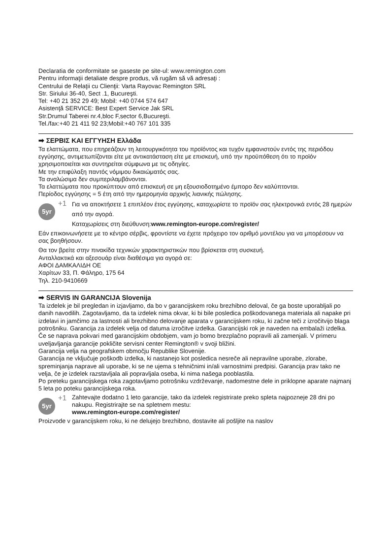Declaratia de conformitate se gaseste pe site-ul: www.remington.com
Pentru informaţii detaliate despre produs, vă rugăm să vă adresaţi :
Centrului de Relaţii cu Clienţii: Varta Rayovac Remington SRL
Str. Siriului 36-40, Sect .1, Bucureşti.
Tel: +40 21 352 29 49; Mobil: +40 0744 574 647
Asistenţă SERVICE: Best Expert Service Jak SRL
Str.Drumul Taberei nr.4,bloc F,sector 6,Bucureşti.
Tel./fax:+40 21 411 92 23;Mobil:+40 767 101 335
➡ ΣΕΡΒΙΣ ΚΑΙ ΕΓΓΥΗΣΗ Ελλάδα
Τα ελαττώματα, που επηρεάζουν τη λειτουργικότητα του προϊόντος και τυχόν εμφανιστούν εντός της περιόδου εγγύησης, αντιμετωπίζονται είτε με αντικατάσταση είτε με επισκευή, υπό την προϋπόθεση ότι το προϊόν χρησιμοποιείται και συντηρείται σύμφωνα με τις οδηγίες.
Με την επιφύλαξη παντός νόμιμου δικαιώματός σας.
Τα αναλώσιμα δεν συμπεριλαμβάνονται.
Τα ελαττώματα που προκύπτουν από επισκευή σε μη εξουσιοδοτημένο έμπορο δεν καλύπτονται.
Περίοδος εγγύησης = 5 έτη από την ημερομηνία αρχικής λιανικής πώλησης.
5yr
+1
Για να αποκτήσετε 1 επιπλέον έτος εγγύησης, καταχωρίστε το προϊόν σας ηλεκτρονικά εντός 28 ημερών από την αγορά.
Καταχωρίσεις στη διεύθυνση:www.remington-europe.com/register/
Εάν επικοινωνήσετε με το κέντρο σέρβις, φροντίστε να έχετε πρόχειρο τον αριθμό μοντέλου για να μπορέσουν να σας βοηθήσουν.
Θα τον βρείτε στην πινακίδα τεχνικών χαρακτηριστικών που βρίσκεται στη συσκευή.
Ανταλλακτικά και αξεσουάρ είναι διαθέσιμα για αγορά σε:
ΑΦΟΙ ΔΑΜΚΑΛΙΔΗ ΟΕ
Χαρίτων 33, Π. Φάληρο, 175 64
Τηλ. 210-9410669
➡ SERVIS IN GARANCIJA Slovenija
Ta izdelek je bil pregledan in izjavljamo, da bo v garancijskem roku brezhibno deloval, če ga boste uporabljali po danih navodilih. Zagotavljamo, da ta izdelek nima okvar, ki bi bile posledica poškodovanega materiala ali napake pri izdelavi in jamčimo za lastnosti ali brezhibno delovanje aparata v garancijskem roku, ki začne teči z izročitvijo blaga potrošniku. Garancija za izdelek velja od datuma izročitve izdelka. Garancijski rok je naveden na embalaži izdelka. Če se naprava pokvari med garancijskim obdobjem, vam jo bomo brezplačno popravili ali zamenjali. V primeru uveljavljanja garancije pokličite servisni center Remington® v svoji bližini.
Garancija velja na geografskem območju Republike Slovenije.
Garancija ne vključuje poškodb izdelka, ki nastanejo kot posledica nesreče ali nepravilne uporabe, zlorabe, spreminjanja naprave ali uporabe, ki se ne ujema s tehničnimi in/ali varnostnimi predpisi. Garancija prav tako ne velja, če je izdelek razstavljala ali popravljala oseba, ki nima našega pooblastila.
Po preteku garancijskega roka zagotavljamo potrošniku vzdrževanje, nadomestne dele in priklopne aparate najmanj 5 leta po poteku garancijskega roka.
5yr
+1
Zahtevajte dodatno 1 leto garancije, tako da izdelek registrirate preko spleta najpozneje 28 dni po nakupu. Registrirajte se na spletnem mestu:
www.remington-europe.com/register/
Proizvode v garancijskem roku, ki ne delujejo brezhibno, dostavite ali pošljite na naslov